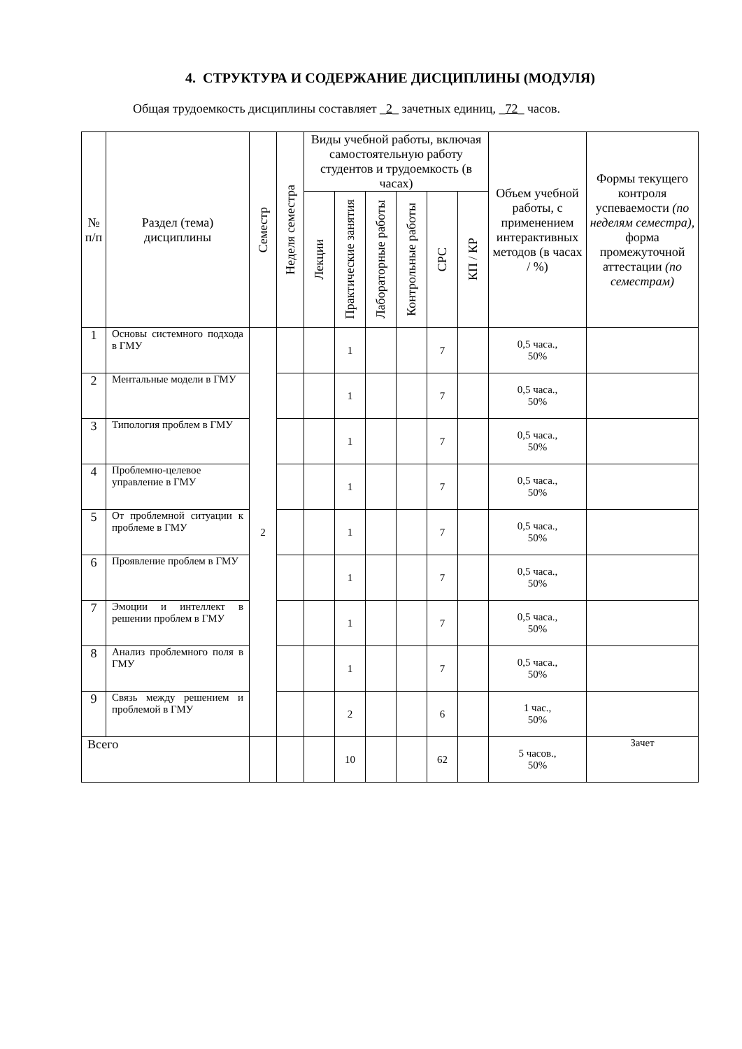4. СТРУКТУРА И СОДЕРЖАНИЕ ДИСЦИПЛИНЫ (МОДУЛЯ)
Общая трудоемкость дисциплины составляет _2_ зачетных единиц, _72_ часов.
| № п/п | Раздел (тема) дисциплины | Семестр | Неделя семестра | Виды учебной работы, включая самостоятельную работу студентов и трудоемкость (в часах) | | | | | | Объем учебной работы, с применением интерактивных методов (в часах / %) | Формы текущего контроля успеваемости (по неделям семестра), форма промежуточной аттестации (по семестрам) |
| --- | --- | --- | --- | --- | --- | --- | --- | --- | --- | --- | --- |
| | | | | Лекции | Практические занятия | Лабораторные работы | Контрольные работы | СРС | КП / КР | | |
| 1 | Основы системного подхода в ГМУ | 2 | | | 1 | | | 7 | | 0,5 часа., 50% | |
| 2 | Ментальные модели в ГМУ | | | | 1 | | | 7 | | 0,5 часа., 50% | |
| 3 | Типология проблем в ГМУ | | | | 1 | | | 7 | | 0,5 часа., 50% | |
| 4 | Проблемно-целевое управление в ГМУ | | | | 1 | | | 7 | | 0,5 часа., 50% | |
| 5 | От проблемной ситуации к проблеме в ГМУ | | | | 1 | | | 7 | | 0,5 часа., 50% | |
| 6 | Проявление проблем в ГМУ | | | | 1 | | | 7 | | 0,5 часа., 50% | |
| 7 | Эмоции и интеллект в решении проблем в ГМУ | | | | 1 | | | 7 | | 0,5 часа., 50% | |
| 8 | Анализ проблемного поля в ГМУ | | | | 1 | | | 7 | | 0,5 часа., 50% | |
| 9 | Связь между решением и проблемой в ГМУ | | | | 2 | | | 6 | | 1 час., 50% | |
| Всего | | | | | 10 | | | 62 | | 5 часов., 50% | Зачет |